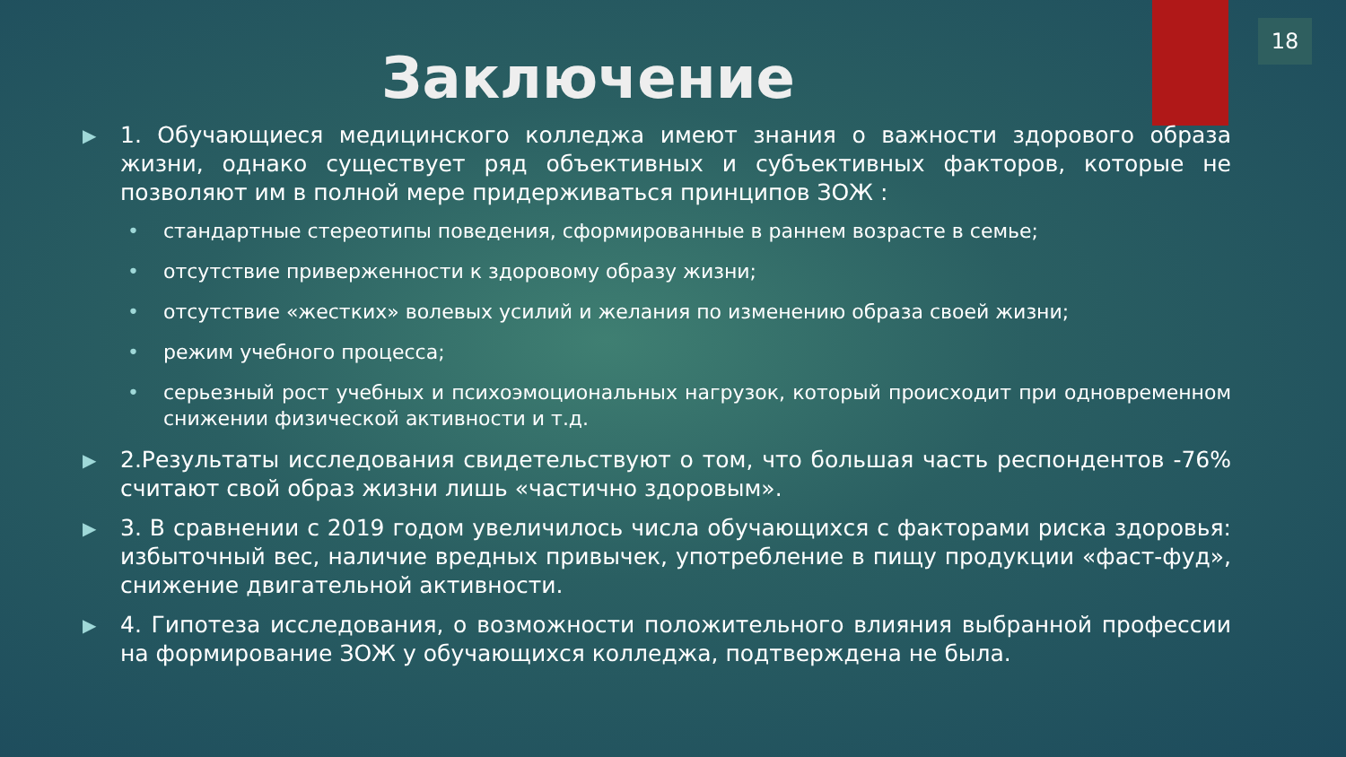18
Заключение
▶
1. Обучающиеся медицинского колледжа имеют знания о важности здорового образа жизни, однако существует ряд объективных и субъективных факторов, которые не позволяют им в полной мере придерживаться принципов ЗОЖ :
• стандартные стереотипы поведения, сформированные в раннем возрасте в семье;
• отсутствие приверженности к здоровому образу жизни;
• отсутствие «жестких» волевых усилий и желания по изменению образа своей жизни;
• режим учебного процесса;
• серьезный рост учебных и психоэмоциональных нагрузок, который происходит при одновременном снижении физической активности и т.д.
▶
2.Результаты исследования свидетельствуют о том, что большая часть респондентов -76% считают свой образ жизни лишь «частично здоровым».
▶
3. В сравнении с 2019 годом увеличилось числа обучающихся с факторами риска здоровья: избыточный вес, наличие вредных привычек, употребление в пищу продукции «фаст-фуд», снижение двигательной активности.
▶
4. Гипотеза исследования, о возможности положительного влияния выбранной профессии на формирование ЗОЖ у обучающихся колледжа, подтверждена не была.